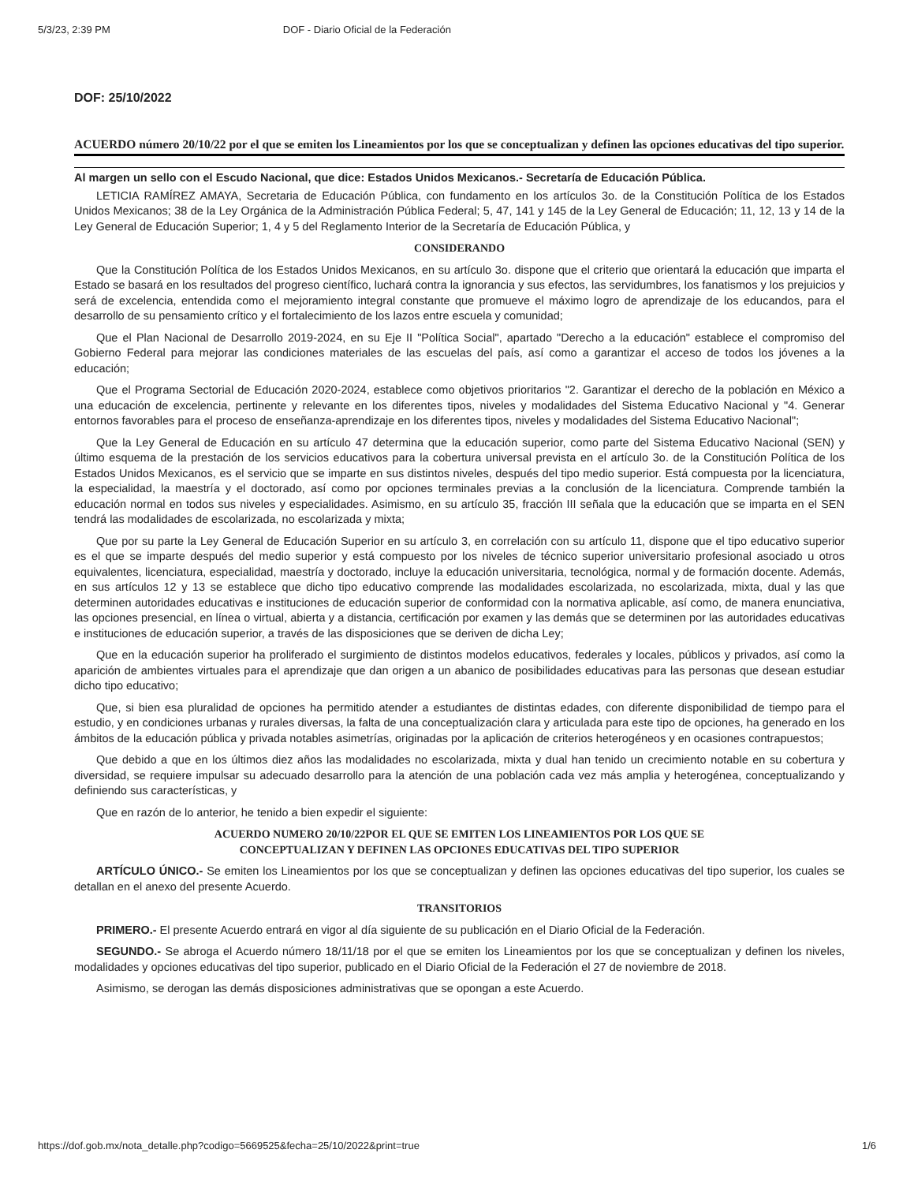5/3/23, 2:39 PM DOF - Diario Oficial de la Federación
DOF: 25/10/2022
ACUERDO número 20/10/22 por el que se emiten los Lineamientos por los que se conceptualizan y definen las opciones educativas del tipo superior.
Al margen un sello con el Escudo Nacional, que dice: Estados Unidos Mexicanos.- Secretaría de Educación Pública.
LETICIA RAMÍREZ AMAYA, Secretaria de Educación Pública, con fundamento en los artículos 3o. de la Constitución Política de los Estados Unidos Mexicanos; 38 de la Ley Orgánica de la Administración Pública Federal; 5, 47, 141 y 145 de la Ley General de Educación; 11, 12, 13 y 14 de la Ley General de Educación Superior; 1, 4 y 5 del Reglamento Interior de la Secretaría de Educación Pública, y
CONSIDERANDO
Que la Constitución Política de los Estados Unidos Mexicanos, en su artículo 3o. dispone que el criterio que orientará la educación que imparta el Estado se basará en los resultados del progreso científico, luchará contra la ignorancia y sus efectos, las servidumbres, los fanatismos y los prejuicios y será de excelencia, entendida como el mejoramiento integral constante que promueve el máximo logro de aprendizaje de los educandos, para el desarrollo de su pensamiento crítico y el fortalecimiento de los lazos entre escuela y comunidad;
Que el Plan Nacional de Desarrollo 2019-2024, en su Eje II "Política Social", apartado "Derecho a la educación" establece el compromiso del Gobierno Federal para mejorar las condiciones materiales de las escuelas del país, así como a garantizar el acceso de todos los jóvenes a la educación;
Que el Programa Sectorial de Educación 2020-2024, establece como objetivos prioritarios "2. Garantizar el derecho de la población en México a una educación de excelencia, pertinente y relevante en los diferentes tipos, niveles y modalidades del Sistema Educativo Nacional y "4. Generar entornos favorables para el proceso de enseñanza-aprendizaje en los diferentes tipos, niveles y modalidades del Sistema Educativo Nacional";
Que la Ley General de Educación en su artículo 47 determina que la educación superior, como parte del Sistema Educativo Nacional (SEN) y último esquema de la prestación de los servicios educativos para la cobertura universal prevista en el artículo 3o. de la Constitución Política de los Estados Unidos Mexicanos, es el servicio que se imparte en sus distintos niveles, después del tipo medio superior. Está compuesta por la licenciatura, la especialidad, la maestría y el doctorado, así como por opciones terminales previas a la conclusión de la licenciatura. Comprende también la educación normal en todos sus niveles y especialidades. Asimismo, en su artículo 35, fracción III señala que la educación que se imparta en el SEN tendrá las modalidades de escolarizada, no escolarizada y mixta;
Que por su parte la Ley General de Educación Superior en su artículo 3, en correlación con su artículo 11, dispone que el tipo educativo superior es el que se imparte después del medio superior y está compuesto por los niveles de técnico superior universitario profesional asociado u otros equivalentes, licenciatura, especialidad, maestría y doctorado, incluye la educación universitaria, tecnológica, normal y de formación docente. Además, en sus artículos 12 y 13 se establece que dicho tipo educativo comprende las modalidades escolarizada, no escolarizada, mixta, dual y las que determinen autoridades educativas e instituciones de educación superior de conformidad con la normativa aplicable, así como, de manera enunciativa, las opciones presencial, en línea o virtual, abierta y a distancia, certificación por examen y las demás que se determinen por las autoridades educativas e instituciones de educación superior, a través de las disposiciones que se deriven de dicha Ley;
Que en la educación superior ha proliferado el surgimiento de distintos modelos educativos, federales y locales, públicos y privados, así como la aparición de ambientes virtuales para el aprendizaje que dan origen a un abanico de posibilidades educativas para las personas que desean estudiar dicho tipo educativo;
Que, si bien esa pluralidad de opciones ha permitido atender a estudiantes de distintas edades, con diferente disponibilidad de tiempo para el estudio, y en condiciones urbanas y rurales diversas, la falta de una conceptualización clara y articulada para este tipo de opciones, ha generado en los ámbitos de la educación pública y privada notables asimetrías, originadas por la aplicación de criterios heterogéneos y en ocasiones contrapuestos;
Que debido a que en los últimos diez años las modalidades no escolarizada, mixta y dual han tenido un crecimiento notable en su cobertura y diversidad, se requiere impulsar su adecuado desarrollo para la atención de una población cada vez más amplia y heterogénea, conceptualizando y definiendo sus características, y
Que en razón de lo anterior, he tenido a bien expedir el siguiente:
ACUERDO NUMERO 20/10/22POR EL QUE SE EMITEN LOS LINEAMIENTOS POR LOS QUE SE
CONCEPTUALIZAN Y DEFINEN LAS OPCIONES EDUCATIVAS DEL TIPO SUPERIOR
ARTÍCULO ÚNICO.- Se emiten los Lineamientos por los que se conceptualizan y definen las opciones educativas del tipo superior, los cuales se detallan en el anexo del presente Acuerdo.
TRANSITORIOS
PRIMERO.- El presente Acuerdo entrará en vigor al día siguiente de su publicación en el Diario Oficial de la Federación.
SEGUNDO.- Se abroga el Acuerdo número 18/11/18 por el que se emiten los Lineamientos por los que se conceptualizan y definen los niveles, modalidades y opciones educativas del tipo superior, publicado en el Diario Oficial de la Federación el 27 de noviembre de 2018.
Asimismo, se derogan las demás disposiciones administrativas que se opongan a este Acuerdo.
https://dof.gob.mx/nota_detalle.php?codigo=5669525&fecha=25/10/2022&print=true 1/6